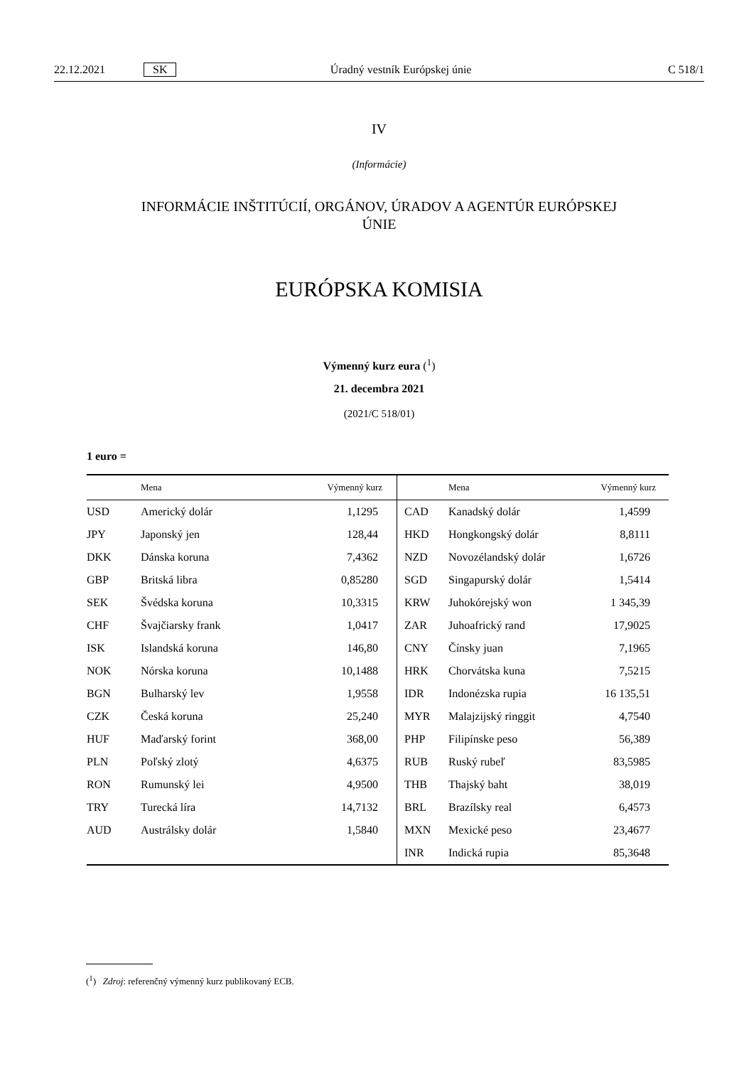22.12.2021 SK Úradný vestník Európskej únie C 518/1
IV
(Informácie)
INFORMÁCIE INŠTITÚCIÍ, ORGÁNOV, ÚRADOV A AGENTÚR EURÓPSKEJ
ÚNIE
EURÓPSKA KOMISIA
Výmenný kurz eura (<sup>1</sup>)
21. decembra 2021
(2021/C 518/01)
1 euro =
| | Mena | Výmenný kurz | | Mena | Výmenný kurz |
| --- | --- | --- | --- | --- | --- |
| USD | Americký dolár | 1,1295 | CAD | Kanadský dolár | 1,4599 |
| JPY | Japonský jen | 128,44 | HKD | Hongkongský dolár | 8,8111 |
| DKK | Dánska koruna | 7,4362 | NZD | Novozélandský dolár | 1,6726 |
| GBP | Britská libra | 0,85280 | SGD | Singapurský dolár | 1,5414 |
| SEK | Švédska koruna | 10,3315 | KRW | Juhokórejský won | 1 345,39 |
| CHF | Švajčiarsky frank | 1,0417 | ZAR | Juhoafrický rand | 17,9025 |
| ISK | Islandská koruna | 146,80 | CNY | Čínsky juan | 7,1965 |
| NOK | Nórska koruna | 10,1488 | HRK | Chorvátska kuna | 7,5215 |
| BGN | Bulharský lev | 1,9558 | IDR | Indonézska rupia | 16 135,51 |
| CZK | Česká koruna | 25,240 | MYR | Malajzijský ringgit | 4,7540 |
| HUF | Maďarský forint | 368,00 | PHP | Filipínske peso | 56,389 |
| PLN | Poľský zlotý | 4,6375 | RUB | Ruský rubeľ | 83,5985 |
| RON | Rumunský lei | 4,9500 | THB | Thajský baht | 38,019 |
| TRY | Turecká líra | 14,7132 | BRL | Brazílsky real | 6,4573 |
| AUD | Austrálsky dolár | 1,5840 | MXN | Mexické peso | 23,4677 |
| | | | INR | Indická rupia | 85,3648 |
(<sup>1</sup>) Zdroj: referenčný výmenný kurz publikovaný ECB.